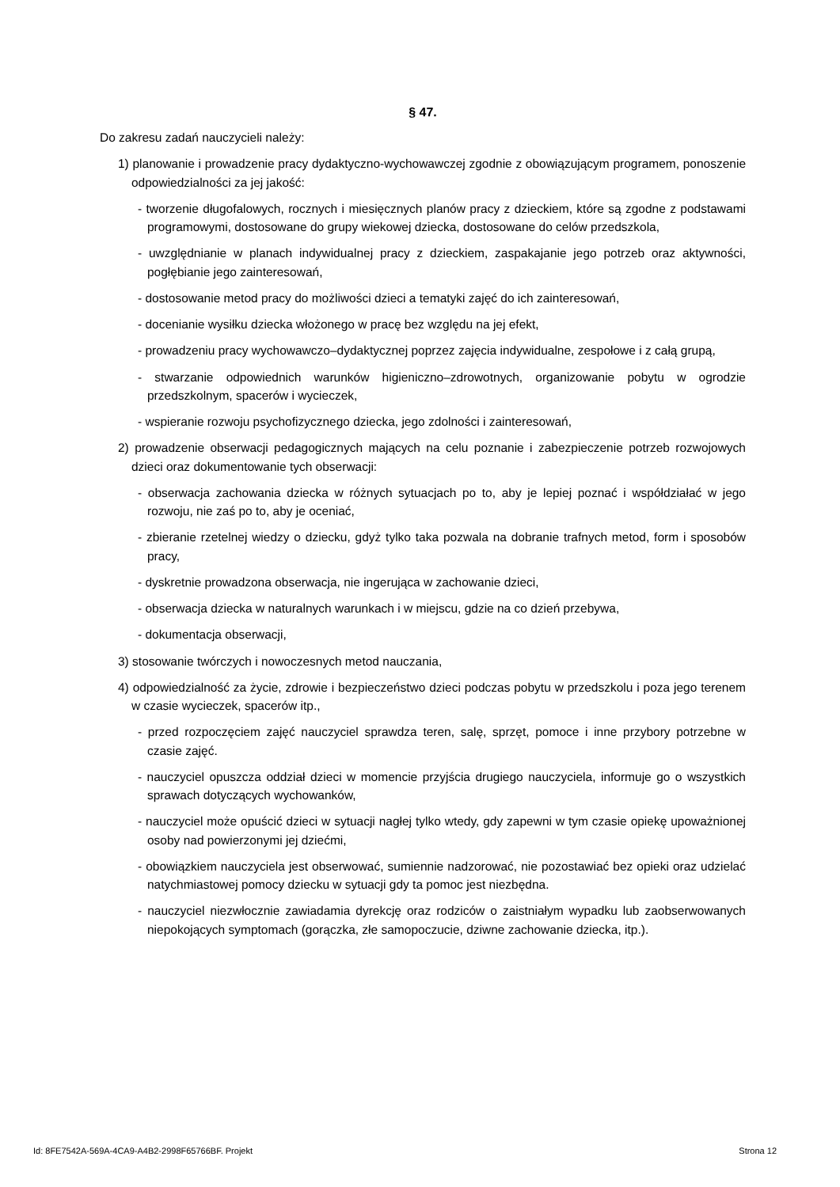§ 47.
Do zakresu zadań nauczycieli należy:
1) planowanie i prowadzenie pracy dydaktyczno-wychowawczej zgodnie z obowiązującym programem, ponoszenie odpowiedzialności za jej jakość:
- tworzenie długofalowych, rocznych i miesięcznych planów pracy z dzieckiem, które są zgodne z podstawami programowymi, dostosowane do grupy wiekowej dziecka, dostosowane do celów przedszkola,
- uwzględnianie w planach indywidualnej pracy z dzieckiem, zaspakajanie jego potrzeb oraz aktywności, pogłębianie jego zainteresowań,
- dostosowanie metod pracy do możliwości dzieci a tematyki zajęć do ich zainteresowań,
- docenianie wysiłku dziecka włożonego w pracę bez względu na jej efekt,
- prowadzeniu pracy wychowawczo–dydaktycznej poprzez zajęcia indywidualne, zespołowe i z całą grupą,
- stwarzanie odpowiednich warunków higieniczno–zdrowotnych, organizowanie pobytu w ogrodzie przedszkolnym, spacerów i wycieczek,
- wspieranie rozwoju psychofizycznego dziecka, jego zdolności i zainteresowań,
2) prowadzenie obserwacji pedagogicznych mających na celu poznanie i zabezpieczenie potrzeb rozwojowych dzieci oraz dokumentowanie tych obserwacji:
- obserwacja zachowania dziecka w różnych sytuacjach po to, aby je lepiej poznać i współdziałać w jego rozwoju, nie zaś po to, aby je oceniać,
- zbieranie rzetelnej wiedzy o dziecku, gdyż tylko taka pozwala na dobranie trafnych metod, form i sposobów pracy,
- dyskretnie prowadzona obserwacja, nie ingerująca w zachowanie dzieci,
- obserwacja dziecka w naturalnych warunkach i w miejscu, gdzie na co dzień przebywa,
- dokumentacja obserwacji,
3) stosowanie twórczych i nowoczesnych metod nauczania,
4) odpowiedzialność za życie, zdrowie i bezpieczeństwo dzieci podczas pobytu w przedszkolu i poza jego terenem w czasie wycieczek, spacerów itp.,
- przed rozpoczęciem zajęć nauczyciel sprawdza teren, salę, sprzęt, pomoce i inne przybory potrzebne w czasie zajęć.
- nauczyciel opuszcza oddział dzieci w momencie przyjścia drugiego nauczyciela, informuje go o wszystkich sprawach dotyczących wychowanków,
- nauczyciel może opuścić dzieci w sytuacji nagłej tylko wtedy, gdy zapewni w tym czasie opiekę upoważnionej osoby nad powierzonymi jej dziećmi,
- obowiązkiem nauczyciela jest obserwować, sumiennie nadzorować, nie pozostawiać bez opieki oraz udzielać natychmiastowej pomocy dziecku w sytuacji gdy ta pomoc jest niezbędna.
- nauczyciel niezwłocznie zawiadamia dyrekcję oraz rodziców o zaistniałym wypadku lub zaobserwowanych niepokojących symptomach (gorączka, złe samopoczucie, dziwne zachowanie dziecka, itp.).
Id: 8FE7542A-569A-4CA9-A4B2-2998F65766BF. Projekt Strona 12